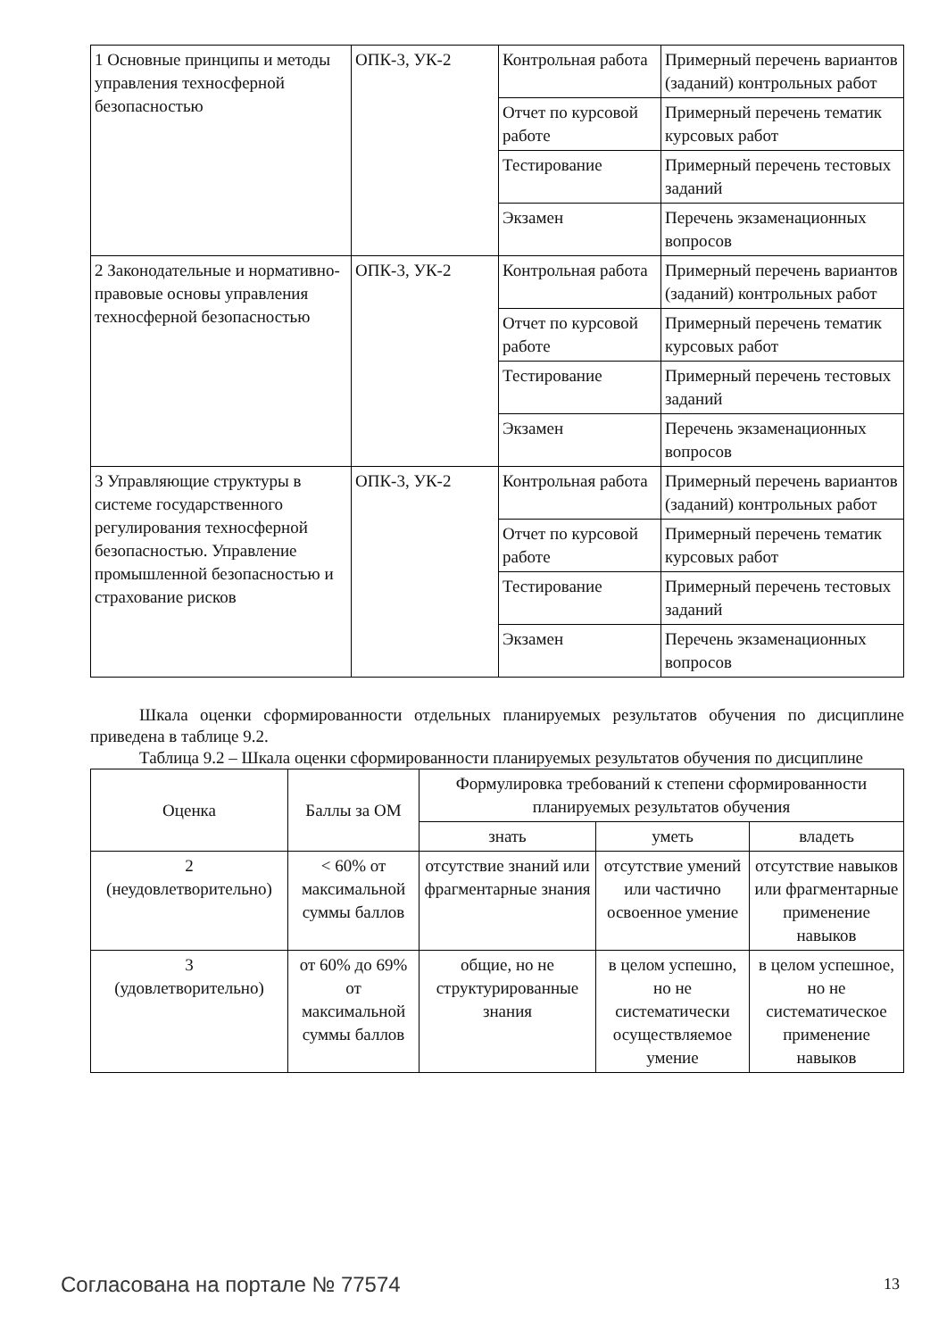| 1 Основные принципы и методы управления техносферной безопасностью | ОПК-3, УК-2 | Контрольная работа | Примерный перечень вариантов (заданий) контрольных работ |
| | | Отчет по курсовой работе | Примерный перечень тематик курсовых работ |
| | | Тестирование | Примерный перечень тестовых заданий |
| | | Экзамен | Перечень экзаменационных вопросов |
| 2 Законодательные и нормативно-правовые основы управления техносферной безопасностью | ОПК-3, УК-2 | Контрольная работа | Примерный перечень вариантов (заданий) контрольных работ |
| | | Отчет по курсовой работе | Примерный перечень тематик курсовых работ |
| | | Тестирование | Примерный перечень тестовых заданий |
| | | Экзамен | Перечень экзаменационных вопросов |
| 3 Управляющие структуры в системе государственного регулирования техносферной безопасностью. Управление промышленной безопасностью и страхование рисков | ОПК-3, УК-2 | Контрольная работа | Примерный перечень вариантов (заданий) контрольных работ |
| | | Отчет по курсовой работе | Примерный перечень тематик курсовых работ |
| | | Тестирование | Примерный перечень тестовых заданий |
| | | Экзамен | Перечень экзаменационных вопросов |
Шкала оценки сформированности отдельных планируемых результатов обучения по дисциплине приведена в таблице 9.2.
Таблица 9.2 – Шкала оценки сформированности планируемых результатов обучения по дисциплине
| Оценка | Баллы за ОМ | Формулировка требований к степени сформированности планируемых результатов обучения | | |
| --- | --- | --- | --- | --- |
| | | знать | уметь | владеть |
| 2 (неудовлетворительно) | < 60% от максимальной суммы баллов | отсутствие знаний или фрагментарные знания | отсутствие умений или частично освоенное умение | отсутствие навыков или фрагментарные применение навыков |
| 3 (удовлетворительно) | от 60% до 69% от максимальной суммы баллов | общие, но не структурированные знания | в целом успешно, но не систематически осуществляемое умение | в целом успешное, но не систематическое применение навыков |
Согласована на портале № 77574 13